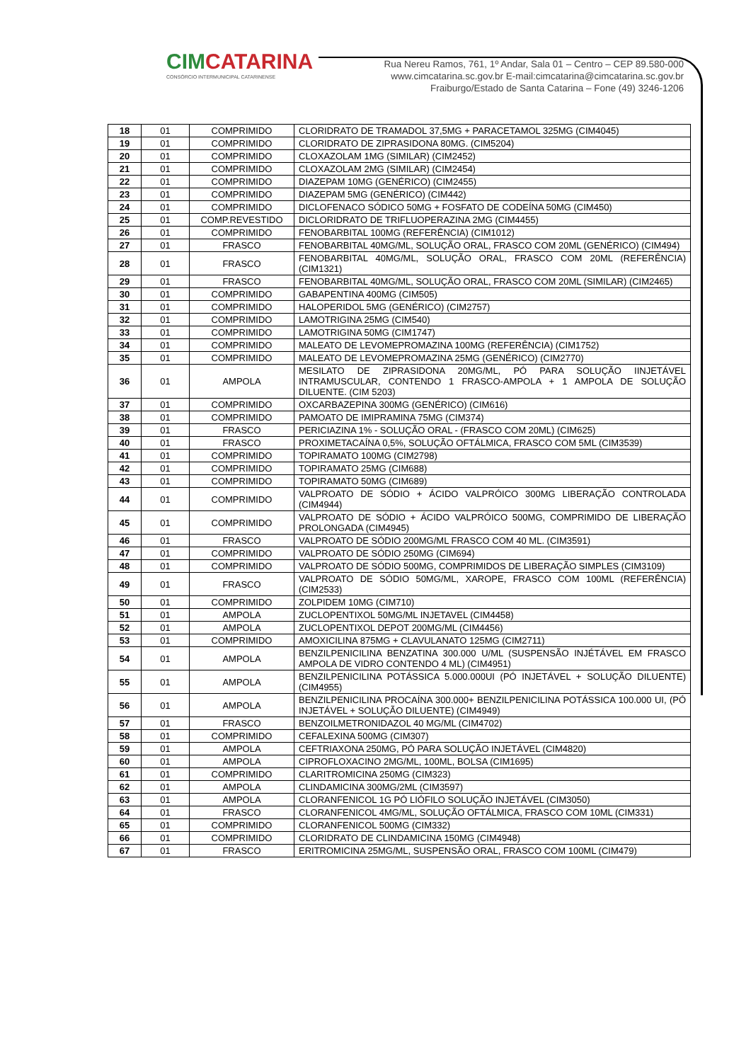CIMCATARINA
CONSÓRCIO INTERMUNICIPAL CATARINENSE
Rua Nereu Ramos, 761, 1º Andar, Sala 01 – Centro – CEP 89.580-000
www.cimcatarina.sc.gov.br E-mail:cimcatarina@cimcatarina.sc.gov.br
Fraiburgo/Estado de Santa Catarina – Fone (49) 3246-1206
| 18 | 01 | COMPRIMIDO | CLORIDRATO DE TRAMADOL 37,5MG + PARACETAMOL 325MG (CIM4045) |
| 19 | 01 | COMPRIMIDO | CLORIDRATO DE ZIPRASIDONA 80MG. (CIM5204) |
| 20 | 01 | COMPRIMIDO | CLOXAZOLAM 1MG (SIMILAR) (CIM2452) |
| 21 | 01 | COMPRIMIDO | CLOXAZOLAM 2MG (SIMILAR) (CIM2454) |
| 22 | 01 | COMPRIMIDO | DIAZEPAM 10MG (GENÉRICO) (CIM2455) |
| 23 | 01 | COMPRIMIDO | DIAZEPAM 5MG (GENÉRICO) (CIM442) |
| 24 | 01 | COMPRIMIDO | DICLOFENACO SÓDICO 50MG + FOSFATO DE CODEÍNA 50MG (CIM450) |
| 25 | 01 | COMP.REVESTIDO | DICLORIDRATO DE TRIFLUOPERAZINA 2MG (CIM4455) |
| 26 | 01 | COMPRIMIDO | FENOBARBITAL 100MG (REFERÊNCIA) (CIM1012) |
| 27 | 01 | FRASCO | FENOBARBITAL 40MG/ML, SOLUÇÃO ORAL, FRASCO COM 20ML (GENÉRICO) (CIM494) |
| 28 | 01 | FRASCO | FENOBARBITAL 40MG/ML, SOLUÇÃO ORAL, FRASCO COM 20ML (REFERÊNCIA) (CIM1321) |
| 29 | 01 | FRASCO | FENOBARBITAL 40MG/ML, SOLUÇÃO ORAL, FRASCO COM 20ML (SIMILAR) (CIM2465) |
| 30 | 01 | COMPRIMIDO | GABAPENTINA 400MG (CIM505) |
| 31 | 01 | COMPRIMIDO | HALOPERIDOL 5MG (GENÉRICO) (CIM2757) |
| 32 | 01 | COMPRIMIDO | LAMOTRIGINA 25MG (CIM540) |
| 33 | 01 | COMPRIMIDO | LAMOTRIGINA 50MG (CIM1747) |
| 34 | 01 | COMPRIMIDO | MALEATO DE LEVOMEPROMAZINA 100MG (REFERÊNCIA) (CIM1752) |
| 35 | 01 | COMPRIMIDO | MALEATO DE LEVOMEPROMAZINA 25MG (GENÉRICO) (CIM2770) |
| 36 | 01 | AMPOLA | MESILATO DE ZIPRASIDONA 20MG/ML, PÓ PARA SOLUÇÃO IINJETÁVEL INTRAMUSCULAR, CONTENDO 1 FRASCO-AMPOLA + 1 AMPOLA DE SOLUÇÃO DILUENTE. (CIM 5203) |
| 37 | 01 | COMPRIMIDO | OXCARBAZEPINA 300MG (GENÉRICO) (CIM616) |
| 38 | 01 | COMPRIMIDO | PAMOATO DE IMIPRAMINA 75MG (CIM374) |
| 39 | 01 | FRASCO | PERICIAZINA 1% - SOLUÇÃO ORAL - (FRASCO COM 20ML) (CIM625) |
| 40 | 01 | FRASCO | PROXIMETACAÍNA 0,5%, SOLUÇÃO OFTÁLMICA, FRASCO COM 5ML (CIM3539) |
| 41 | 01 | COMPRIMIDO | TOPIRAMATO 100MG (CIM2798) |
| 42 | 01 | COMPRIMIDO | TOPIRAMATO 25MG (CIM688) |
| 43 | 01 | COMPRIMIDO | TOPIRAMATO 50MG (CIM689) |
| 44 | 01 | COMPRIMIDO | VALPROATO DE SÓDIO + ÁCIDO VALPRÓICO 300MG LIBERAÇÃO CONTROLADA (CIM4944) |
| 45 | 01 | COMPRIMIDO | VALPROATO DE SÓDIO + ÁCIDO VALPRÓICO 500MG, COMPRIMIDO DE LIBERAÇÃO PROLONGADA (CIM4945) |
| 46 | 01 | FRASCO | VALPROATO DE SÓDIO 200MG/ML FRASCO COM 40 ML. (CIM3591) |
| 47 | 01 | COMPRIMIDO | VALPROATO DE SÓDIO 250MG (CIM694) |
| 48 | 01 | COMPRIMIDO | VALPROATO DE SÓDIO 500MG, COMPRIMIDOS DE LIBERAÇÃO SIMPLES (CIM3109) |
| 49 | 01 | FRASCO | VALPROATO DE SÓDIO 50MG/ML, XAROPE, FRASCO COM 100ML (REFERÊNCIA) (CIM2533) |
| 50 | 01 | COMPRIMIDO | ZOLPIDEM 10MG (CIM710) |
| 51 | 01 | AMPOLA | ZUCLOPENTIXOL 50MG/ML INJETAVEL (CIM4458) |
| 52 | 01 | AMPOLA | ZUCLOPENTIXOL DEPOT 200MG/ML (CIM4456) |
| 53 | 01 | COMPRIMIDO | AMOXICILINA 875MG + CLAVULANATO 125MG (CIM2711) |
| 54 | 01 | AMPOLA | BENZILPENICILINA BENZATINA 300.000 U/ML (SUSPENSÃO INJÉTÁVEL EM FRASCO AMPOLA DE VIDRO CONTENDO 4 ML) (CIM4951) |
| 55 | 01 | AMPOLA | BENZILPENICILINA POTÁSSICA 5.000.000UI (PÓ INJETÁVEL + SOLUÇÃO DILUENTE) (CIM4955) |
| 56 | 01 | AMPOLA | BENZILPENICILINA PROCAÍNA 300.000+ BENZILPENICILINA POTÁSSICA 100.000 UI, (PÓ INJETÁVEL + SOLUÇÃO DILUENTE) (CIM4949) |
| 57 | 01 | FRASCO | BENZOILMETRONIDAZOL 40 MG/ML (CIM4702) |
| 58 | 01 | COMPRIMIDO | CEFALEXINA 500MG (CIM307) |
| 59 | 01 | AMPOLA | CEFTRIAXONA 250MG, PÓ PARA SOLUÇÃO INJETÁVEL (CIM4820) |
| 60 | 01 | AMPOLA | CIPROFLOXACINO 2MG/ML, 100ML, BOLSA (CIM1695) |
| 61 | 01 | COMPRIMIDO | CLARITROMICINA 250MG (CIM323) |
| 62 | 01 | AMPOLA | CLINDAMICINA 300MG/2ML (CIM3597) |
| 63 | 01 | AMPOLA | CLORANFENICOL 1G PÓ LIÓFILO SOLUÇÃO INJETÁVEL (CIM3050) |
| 64 | 01 | FRASCO | CLORANFENICOL 4MG/ML, SOLUÇÃO OFTÁLMICA, FRASCO COM 10ML (CIM331) |
| 65 | 01 | COMPRIMIDO | CLORANFENICOL 500MG (CIM332) |
| 66 | 01 | COMPRIMIDO | CLORIDRATO DE CLINDAMICINA 150MG (CIM4948) |
| 67 | 01 | FRASCO | ERITROMICINA 25MG/ML, SUSPENSÃO ORAL, FRASCO COM 100ML (CIM479) |